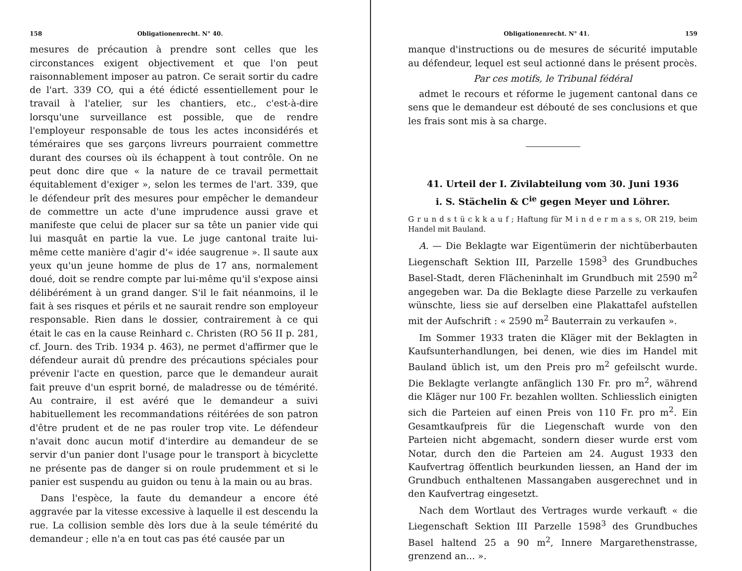158 Obligationenrecht. N° 40.
mesures de précaution à prendre sont celles que les circonstances exigent objectivement et que l'on peut raisonnablement imposer au patron. Ce serait sortir du cadre de l'art. 339 CO, qui a été édicté essentiellement pour le travail à l'atelier, sur les chantiers, etc., c'est-à-dire lorsqu'une surveillance est possible, que de rendre l'employeur responsable de tous les actes inconsidérés et téméraires que ses garçons livreurs pourraient commettre durant des courses où ils échappent à tout contrôle. On ne peut donc dire que « la nature de ce travail permettait équitablement d'exiger », selon les termes de l'art. 339, que le défendeur prît des mesures pour empêcher le demandeur de commettre un acte d'une imprudence aussi grave et manifeste que celui de placer sur sa tête un panier vide qui lui masquât en partie la vue. Le juge cantonal traite lui-même cette manière d'agir d'« idée saugrenue ». Il saute aux yeux qu'un jeune homme de plus de 17 ans, normalement doué, doit se rendre compte par lui-même qu'il s'expose ainsi délibérément à un grand danger. S'il le fait néanmoins, il le fait à ses risques et périls et ne saurait rendre son employeur responsable. Rien dans le dossier, contrairement à ce qui était le cas en la cause Reinhard c. Christen (RO 56 II p. 281, cf. Journ. des Trib. 1934 p. 463), ne permet d'affirmer que le défendeur aurait dû prendre des précautions spéciales pour prévenir l'acte en question, parce que le demandeur aurait fait preuve d'un esprit borné, de maladresse ou de témérité. Au contraire, il est avéré que le demandeur a suivi habituellement les recommandations réitérées de son patron d'être prudent et de ne pas rouler trop vite. Le défendeur n'avait donc aucun motif d'interdire au demandeur de se servir d'un panier dont l'usage pour le transport à bicyclette ne présente pas de danger si on roule prudemment et si le panier est suspendu au guidon ou tenu à la main ou au bras.
Dans l'espèce, la faute du demandeur a encore été aggravée par la vitesse excessive à laquelle il est descendu la rue. La collision semble dès lors due à la seule témérité du demandeur ; elle n'a en tout cas pas été causée par un
Obligationenrecht. N° 41. 159
manque d'instructions ou de mesures de sécurité imputable au défendeur, lequel est seul actionné dans le présent procès.
Par ces motifs, le Tribunal fédéral
admet le recours et réforme le jugement cantonal dans ce sens que le demandeur est débouté de ses conclusions et que les frais sont mis à sa charge.
41. Urteil der I. Zivilabteilung vom 30. Juni 1936
i. S. Stächelin & C<sup>ie</sup> gegen Meyer und Löhrer.
G r u n d s t ü c k k a u f ; Haftung für M i n d e r m a s s, OR 219, beim Handel mit Bauland.
A. — Die Beklagte war Eigentümerin der nichtüberbauten Liegenschaft Sektion III, Parzelle 1598<sup>3</sup> des Grundbuches Basel-Stadt, deren Flächeninhalt im Grundbuch mit 2590 m<sup>2</sup> angegeben war. Da die Beklagte diese Parzelle zu verkaufen wünschte, liess sie auf derselben eine Plakattafel aufstellen mit der Aufschrift : « 2590 m<sup>2</sup> Bauterrain zu verkaufen ».
Im Sommer 1933 traten die Kläger mit der Beklagten in Kaufsunterhandlungen, bei denen, wie dies im Handel mit Bauland üblich ist, um den Preis pro m<sup>2</sup> gefeilscht wurde. Die Beklagte verlangte anfänglich 130 Fr. pro m<sup>2</sup>, während die Kläger nur 100 Fr. bezahlen wollten. Schliesslich einigten sich die Parteien auf einen Preis von 110 Fr. pro m<sup>2</sup>. Ein Gesamtkaufpreis für die Liegenschaft wurde von den Parteien nicht abgemacht, sondern dieser wurde erst vom Notar, durch den die Parteien am 24. August 1933 den Kaufvertrag öffentlich beurkunden liessen, an Hand der im Grundbuch enthaltenen Massangaben ausgerechnet und in den Kaufvertrag eingesetzt.
Nach dem Wortlaut des Vertrages wurde verkauft « die Liegenschaft Sektion III Parzelle 1598<sup>3</sup> des Grundbuches Basel haltend 25 a 90 m<sup>2</sup>, Innere Margarethenstrasse, grenzend an... ».